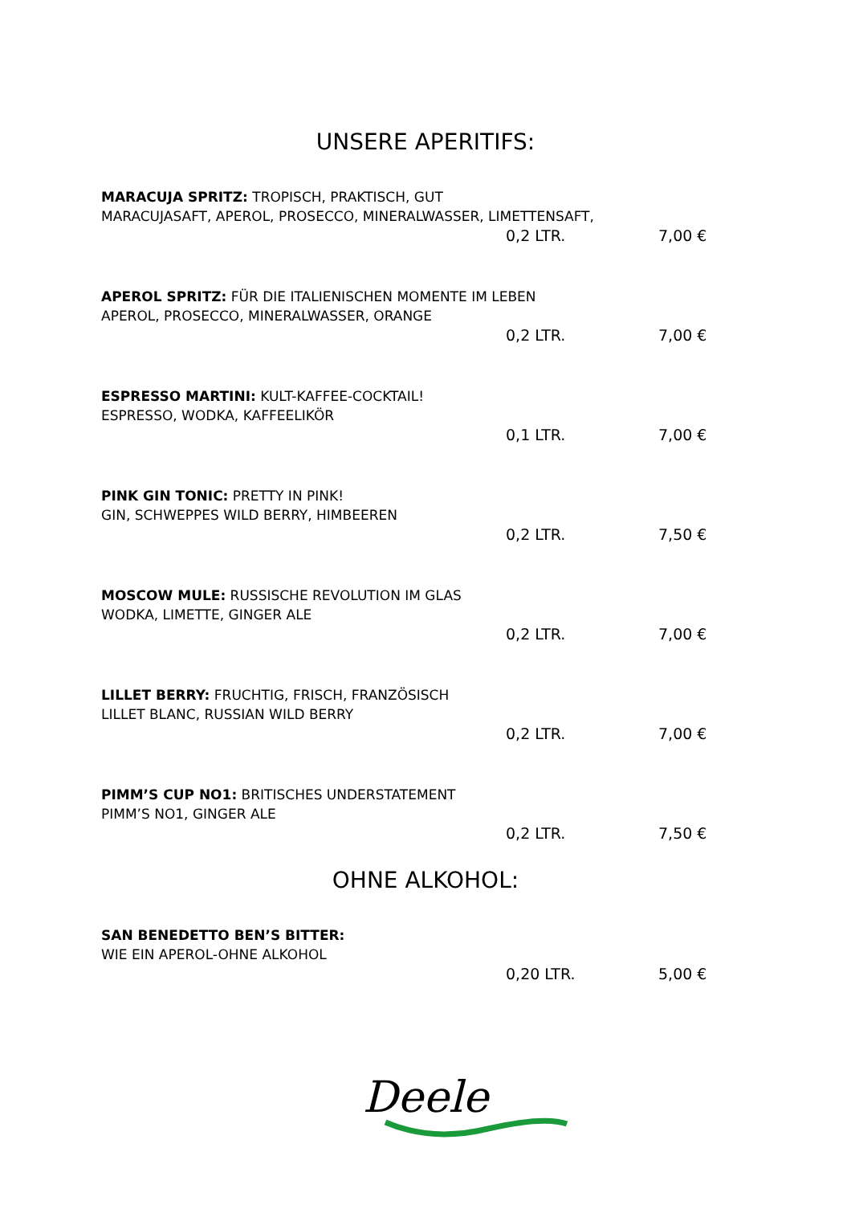UNSERE APERITIFS:
MARACUJA SPRITZ: TROPISCH, PRAKTISCH, GUT
MARACUJASAFT, APEROL, PROSECCO, MINERALWASSER, LIMETTENSAFT,
0,2 LTR. 7,00 €
APEROL SPRITZ: FÜR DIE ITALIENISCHEN MOMENTE IM LEBEN
APEROL, PROSECCO, MINERALWASSER, ORANGE
0,2 LTR. 7,00 €
ESPRESSO MARTINI: KULT-KAFFEE-COCKTAIL!
ESPRESSO, WODKA, KAFFEELIKÖR
0,1 LTR. 7,00 €
PINK GIN TONIC: PRETTY IN PINK!
GIN, SCHWEPPES WILD BERRY, HIMBEEREN
0,2 LTR. 7,50 €
MOSCOW MULE: RUSSISCHE REVOLUTION IM GLAS
WODKA, LIMETTE, GINGER ALE
0,2 LTR. 7,00 €
LILLET BERRY: FRUCHTIG, FRISCH, FRANZÖSISCH
LILLET BLANC, RUSSIAN WILD BERRY
0,2 LTR. 7,00 €
PIMM’S CUP NO1: BRITISCHES UNDERSTATEMENT
PIMM’S NO1, GINGER ALE
0,2 LTR. 7,50 €
OHNE ALKOHOL:
SAN BENEDETTO BEN’S BITTER:
WIE EIN APEROL-OHNE ALKOHOL
0,20 LTR. 5,00 €
Deele